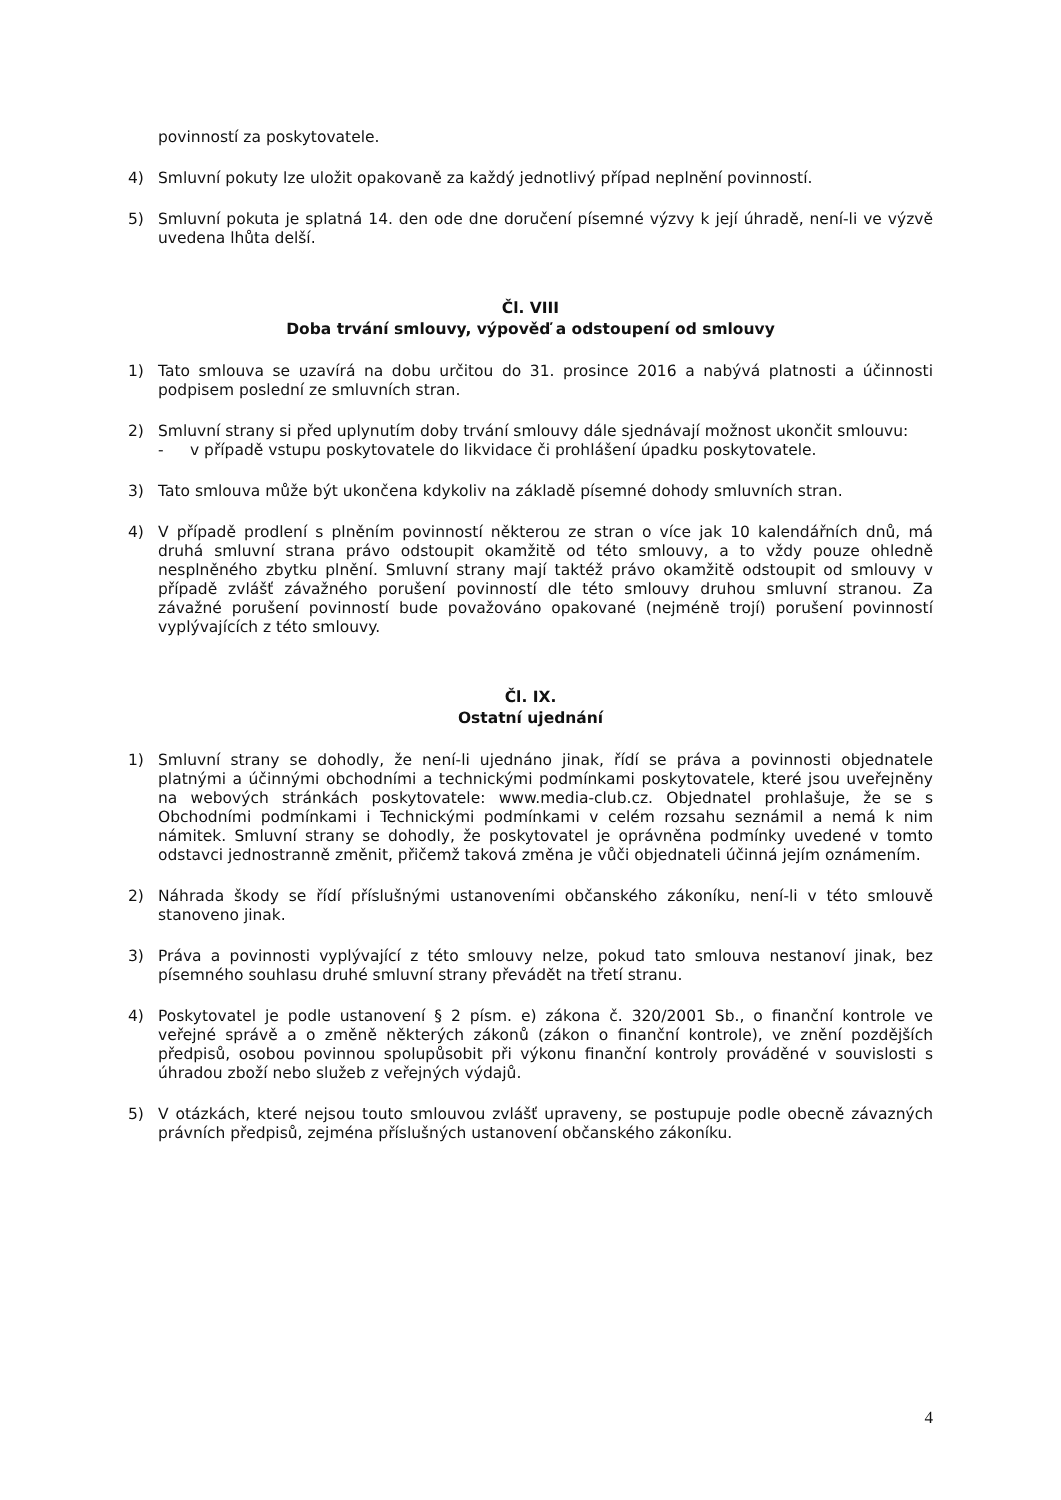povinností za poskytovatele.
4) Smluvní pokuty lze uložit opakovaně za každý jednotlivý případ neplnění povinností.
5) Smluvní pokuta je splatná 14. den ode dne doručení písemné výzvy k její úhradě, není-li ve výzvě uvedena lhůta delší.
Čl. VIII
Doba trvání smlouvy, výpověď a odstoupení od smlouvy
1) Tato smlouva se uzavírá na dobu určitou do 31. prosince 2016 a nabývá platnosti a účinnosti podpisem poslední ze smluvních stran.
2) Smluvní strany si před uplynutím doby trvání smlouvy dále sjednávají možnost ukončit smlouvu:
- v případě vstupu poskytovatele do likvidace či prohlášení úpadku poskytovatele.
3) Tato smlouva může být ukončena kdykoliv na základě písemné dohody smluvních stran.
4) V případě prodlení s plněním povinností některou ze stran o více jak 10 kalendářních dnů, má druhá smluvní strana právo odstoupit okamžitě od této smlouvy, a to vždy pouze ohledně nesplněného zbytku plnění. Smluvní strany mají taktéž právo okamžitě odstoupit od smlouvy v případě zvlášť závažného porušení povinností dle této smlouvy druhou smluvní stranou. Za závažné porušení povinností bude považováno opakované (nejméně trojí) porušení povinností vyplývajících z této smlouvy.
Čl. IX.
Ostatní ujednání
1) Smluvní strany se dohodly, že není-li ujednáno jinak, řídí se práva a povinnosti objednatele platnými a účinnými obchodními a technickými podmínkami poskytovatele, které jsou uveřejněny na webových stránkách poskytovatele: www.media-club.cz. Objednatel prohlašuje, že se s Obchodními podmínkami i Technickými podmínkami v celém rozsahu seznámil a nemá k nim námitek. Smluvní strany se dohodly, že poskytovatel je oprávněna podmínky uvedené v tomto odstavci jednostranně změnit, přičemž taková změna je vůči objednateli účinná jejím oznámením.
2) Náhrada škody se řídí příslušnými ustanoveními občanského zákoníku, není-li v této smlouvě stanoveno jinak.
3) Práva a povinnosti vyplývající z této smlouvy nelze, pokud tato smlouva nestanoví jinak, bez písemného souhlasu druhé smluvní strany převádět na třetí stranu.
4) Poskytovatel je podle ustanovení § 2 písm. e) zákona č. 320/2001 Sb., o finanční kontrole ve veřejné správě a o změně některých zákonů (zákon o finanční kontrole), ve znění pozdějších předpisů, osobou povinnou spolupůsobit při výkonu finanční kontroly prováděné v souvislosti s úhradou zboží nebo služeb z veřejných výdajů.
5) V otázkách, které nejsou touto smlouvou zvlášť upraveny, se postupuje podle obecně závazných právních předpisů, zejména příslušných ustanovení občanského zákoníku.
4